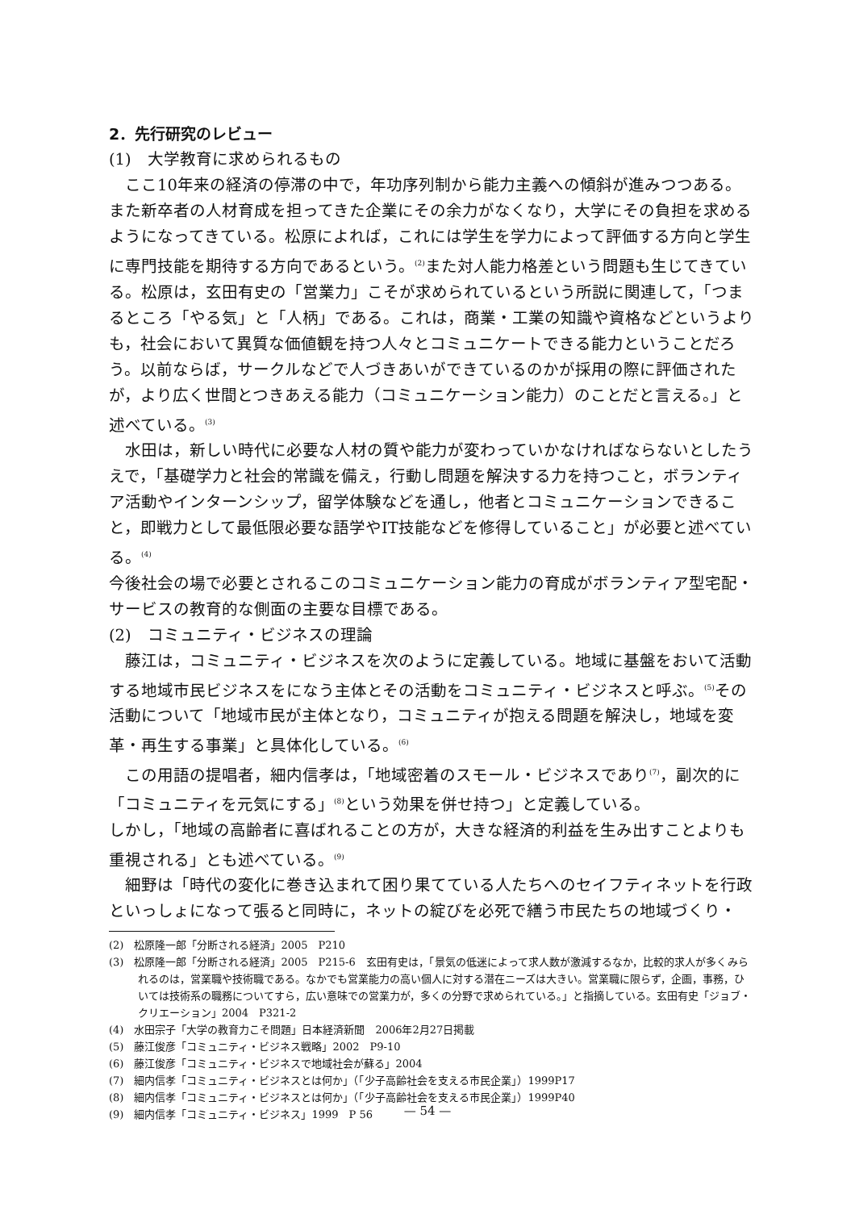2．先行研究のレビュー
(1)　大学教育に求められるもの
ここ10年来の経済の停滞の中で，年功序列制から能力主義への傾斜が進みつつある。また新卒者の人材育成を担ってきた企業にその余力がなくなり，大学にその負担を求めるようになってきている。松原によれば，これには学生を学力によって評価する方向と学生に専門技能を期待する方向であるという。<sup>(2)</sup>また対人能力格差という問題も生じてきている。松原は，玄田有史の「営業力」こそが求められているという所説に関連して，「つまるところ「やる気」と「人柄」である。これは，商業・工業の知識や資格などというよりも，社会において異質な価値観を持つ人々とコミュニケートできる能力ということだろう。以前ならば，サークルなどで人づきあいができているのかが採用の際に評価されたが，より広く世間とつきあえる能力（コミュニケーション能力）のことだと言える。」と述べている。<sup>(3)</sup>
水田は，新しい時代に必要な人材の質や能力が変わっていかなければならないとしたうえで，「基礎学力と社会的常識を備え，行動し問題を解決する力を持つこと，ボランティア活動やインターンシップ，留学体験などを通し，他者とコミュニケーションできること，即戦力として最低限必要な語学やIT技能などを修得していること」が必要と述べている。<sup>(4)</sup>
今後社会の場で必要とされるこのコミュニケーション能力の育成がボランティア型宅配・サービスの教育的な側面の主要な目標である。
(2)　コミュニティ・ビジネスの理論
藤江は，コミュニティ・ビジネスを次のように定義している。地域に基盤をおいて活動する地域市民ビジネスをになう主体とその活動をコミュニティ・ビジネスと呼ぶ。<sup>(5)</sup>その活動について「地域市民が主体となり，コミュニティが抱える問題を解決し，地域を変革・再生する事業」と具体化している。<sup>(6)</sup>
この用語の提唱者，細内信孝は，「地域密着のスモール・ビジネスであり<sup>(7)</sup>，副次的に「コミュニティを元気にする」<sup>(8)</sup>という効果を併せ持つ」と定義している。
しかし，「地域の高齢者に喜ばれることの方が，大きな経済的利益を生み出すことよりも重視される」とも述べている。<sup>(9)</sup>
細野は「時代の変化に巻き込まれて困り果てている人たちへのセイフティネットを行政といっしょになって張ると同時に，ネットの綻びを必死で繕う市民たちの地域づくり・
(2)　松原隆一郎「分断される経済」2005　P210
(3)　松原隆一郎「分断される経済」2005　P215-6　玄田有史は，「景気の低迷によって求人数が激減するなか，比較的求人が多くみられるのは，営業職や技術職である。なかでも営業能力の高い個人に対する潜在ニーズは大きい。営業職に限らず，企画，事務，ひいては技術系の職務についてすら，広い意味での営業力が，多くの分野で求められている。」と指摘している。玄田有史「ジョブ・クリエーション」2004　P321-2
(4)　水田宗子「大学の教育力こそ問題」日本経済新聞　2006年2月27日掲載
(5)　藤江俊彦「コミュニティ・ビジネス戦略」2002　P9-10
(6)　藤江俊彦「コミュニティ・ビジネスで地域社会が蘇る」2004
(7)　細内信孝「コミュニティ・ビジネスとは何か」（「少子高齢社会を支える市民企業」）1999P17
(8)　細内信孝「コミュニティ・ビジネスとは何か」（「少子高齢社会を支える市民企業」）1999P40
(9)　細内信孝「コミュニティ・ビジネス」1999　P 56
— 54 —